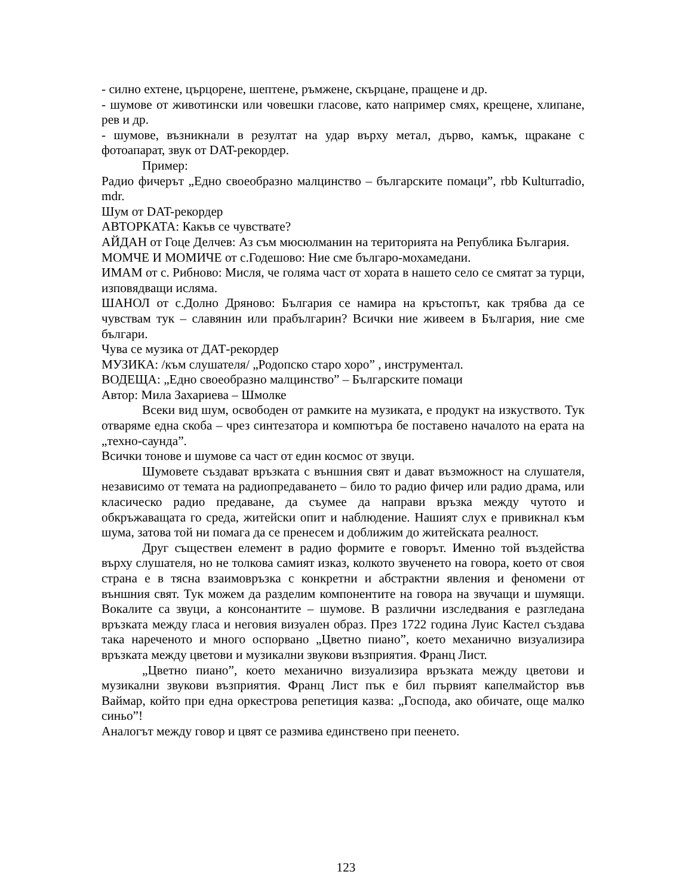- силно ехтене, църцорене, шептене, ръмжене, скърцане, пращене и др.
- шумове от животински или човешки гласове, като например смях, крещене, хлипане, рев и др.
- шумове, възникнали в резултат на удар върху метал, дърво, камък, щракане с фотоапарат, звук от DAT-рекордер.
Пример:
Радио фичерът „Едно своеобразно малцинство – българските помаци”, rbb Kulturradio, mdr.
Шум от DAT-рекордер
АВТОРКАТА: Какъв се чувствате?
АЙДАН от Гоце Делчев: Аз съм мюсюлманин на територията на Република България.
МОМЧЕ И МОМИЧЕ от с.Годешово: Ние сме българо-мохамедани.
ИМАМ от с. Рибново: Мисля, че голяма част от хората в нашето село се смятат за турци, изповядващи исляма.
ШАНОЛ от с.Долно Дряново: България се намира на кръстопът, как трябва да се чувствам тук – славянин или прабългарин? Всички ние живеем в България, ние сме българи.
Чува се музика от ДАТ-рекордер
МУЗИКА: /към слушателя/ „Родопско старо хоро” , инструментал.
ВОДЕЩА: „Едно своеобразно малцинство” – Българските помаци
Автор: Мила Захариева – Шмолке
Всеки вид шум, освободен от рамките на музиката, е продукт на изкуството. Тук отваряме една скоба – чрез синтезатора и компютъра бе поставено началото на ерата на „техно-саунда”.
Всички тонове и шумове са част от един космос от звуци.
Шумовете създават връзката с външния свят и дават възможност на слушателя, независимо от темата на радиопредаването – било то радио фичер или радио драма, или класическо радио предаване, да съумее да направи връзка между чутото и обкръжаващата го среда, житейски опит и наблюдение. Нашият слух е привикнал към шума, затова той ни помага да се пренесем и доближим до житейската реалност.
Друг съществен елемент в радио формите е говорът. Именно той въздейства върху слушателя, но не толкова самият изказ, колкото звученето на говора, което от своя страна е в тясна взаимовръзка с конкретни и абстрактни явления и феномени от външния свят. Тук можем да разделим компонентите на говора на звучащи и шумящи. Вокалите са звуци, а консонантите – шумове. В различни изследвания е разгледана връзката между гласа и неговия визуален образ. През 1722 година Луис Кастел създава така нареченото и много оспорвано „Цветно пиано”, което механично визуализира връзката между цветови и музикални звукови възприятия. Франц Лист.
„Цветно пиано”, което механично визуализира връзката между цветови и музикални звукови възприятия. Франц Лист пък е бил първият капелмайстор във Ваймар, който при една оркестрова репетиция казва: „Господа, ако обичате, още малко синьо”!
Аналогът между говор и цвят се размива единствено при пеенето.
123